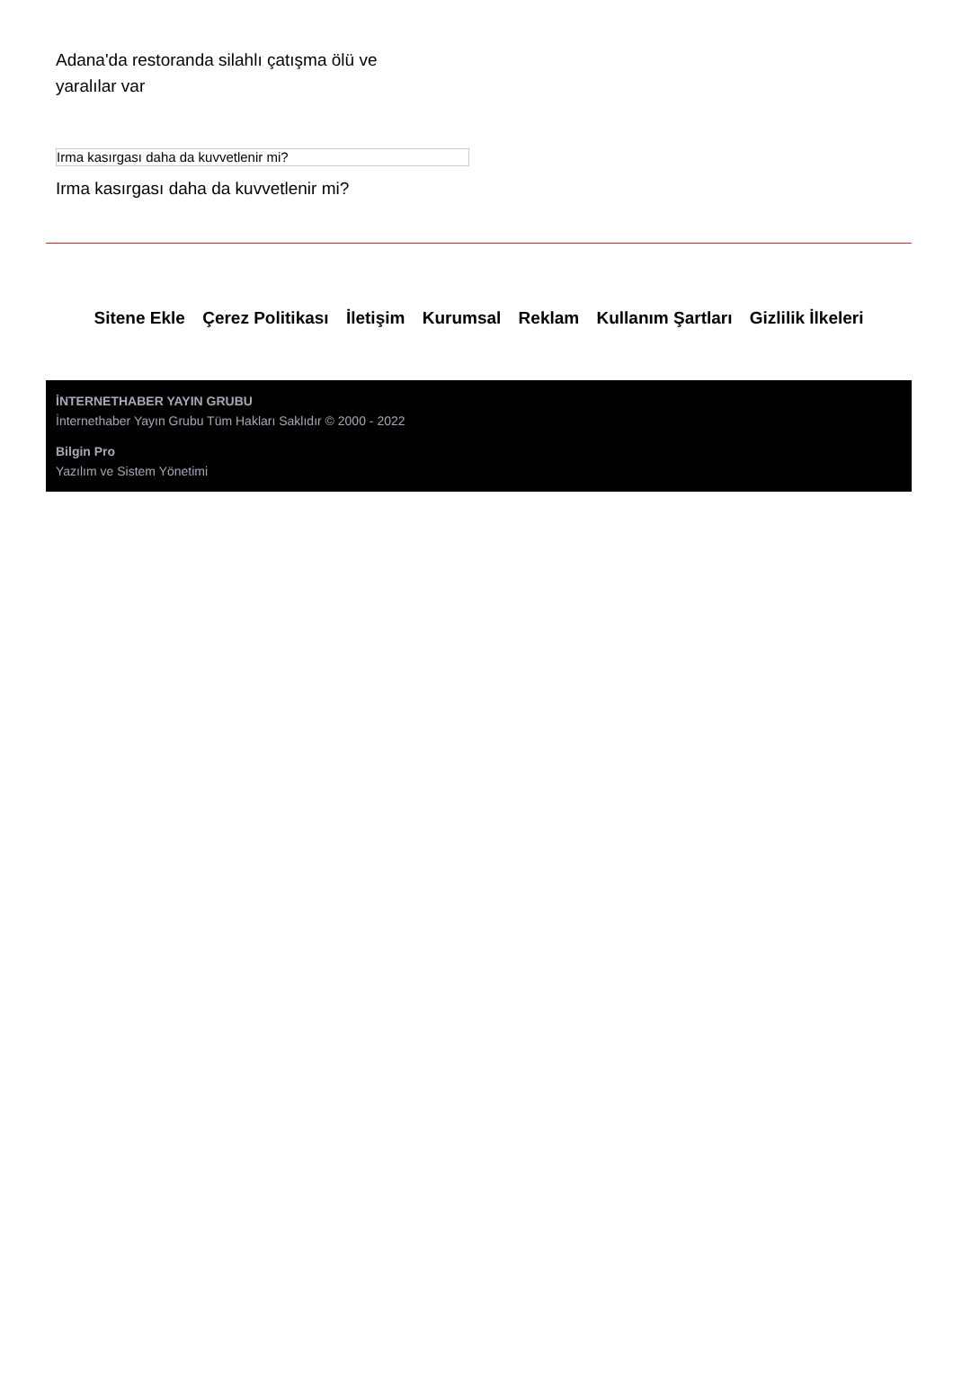Adana'da restoranda silahlı çatışma ölü ve yaralılar var
Irma kasırgası daha da kuvvetlenir mi?
Irma kasırgası daha da kuvvetlenir mi?
Sitene Ekle Çerez Politikası İletişim Kurumsal Reklam Kullanım Şartları Gizlilik İlkeleri
İNTERNETHABER YAYIN GRUBU
İnternethaber Yayın Grubu Tüm Hakları Saklıdır © 2000 - 2022
Bilgin Pro
Yazılım ve Sistem Yönetimi